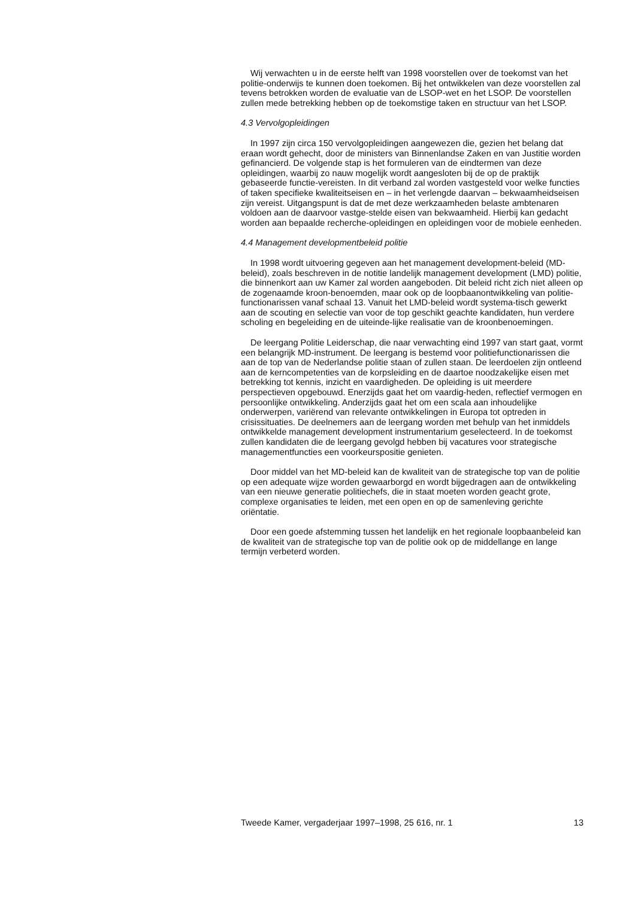Wij verwachten u in de eerste helft van 1998 voorstellen over de toekomst van het politie-onderwijs te kunnen doen toekomen. Bij het ontwikkelen van deze voorstellen zal tevens betrokken worden de evaluatie van de LSOP-wet en het LSOP. De voorstellen zullen mede betrekking hebben op de toekomstige taken en structuur van het LSOP.
4.3 Vervolgopleidingen
In 1997 zijn circa 150 vervolgopleidingen aangewezen die, gezien het belang dat eraan wordt gehecht, door de ministers van Binnenlandse Zaken en van Justitie worden gefinancierd. De volgende stap is het formuleren van de eindtermen van deze opleidingen, waarbij zo nauw mogelijk wordt aangesloten bij de op de praktijk gebaseerde functie-vereisten. In dit verband zal worden vastgesteld voor welke functies of taken specifieke kwaliteitseisen en – in het verlengde daarvan – bekwaamheidseisen zijn vereist. Uitgangspunt is dat de met deze werkzaamheden belaste ambtenaren voldoen aan de daarvoor vastge-stelde eisen van bekwaamheid. Hierbij kan gedacht worden aan bepaalde recherche-opleidingen en opleidingen voor de mobiele eenheden.
4.4 Management developmentbeleid politie
In 1998 wordt uitvoering gegeven aan het management development-beleid (MD-beleid), zoals beschreven in de notitie landelijk management development (LMD) politie, die binnenkort aan uw Kamer zal worden aangeboden. Dit beleid richt zich niet alleen op de zogenaamde kroon-benoemden, maar ook op de loopbaanontwikkeling van politie-functionarissen vanaf schaal 13. Vanuit het LMD-beleid wordt systema-tisch gewerkt aan de scouting en selectie van voor de top geschikt geachte kandidaten, hun verdere scholing en begeleiding en de uiteinde-lijke realisatie van de kroonbenoemingen.
De leergang Politie Leiderschap, die naar verwachting eind 1997 van start gaat, vormt een belangrijk MD-instrument. De leergang is bestemd voor politiefunctionarissen die aan de top van de Nederlandse politie staan of zullen staan. De leerdoelen zijn ontleend aan de kerncompetenties van de korpsleiding en de daartoe noodzakelijke eisen met betrekking tot kennis, inzicht en vaardigheden. De opleiding is uit meerdere perspectieven opgebouwd. Enerzijds gaat het om vaardig-heden, reflectief vermogen en persoonlijke ontwikkeling. Anderzijds gaat het om een scala aan inhoudelijke onderwerpen, variërend van relevante ontwikkelingen in Europa tot optreden in crisissituaties. De deelnemers aan de leergang worden met behulp van het inmiddels ontwikkelde management development instrumentarium geselecteerd. In de toekomst zullen kandidaten die de leergang gevolgd hebben bij vacatures voor strategische managementfuncties een voorkeurspositie genieten.
Door middel van het MD-beleid kan de kwaliteit van de strategische top van de politie op een adequate wijze worden gewaarborgd en wordt bijgedragen aan de ontwikkeling van een nieuwe generatie politiechefs, die in staat moeten worden geacht grote, complexe organisaties te leiden, met een open en op de samenleving gerichte oriëntatie.
Door een goede afstemming tussen het landelijk en het regionale loopbaanbeleid kan de kwaliteit van de strategische top van de politie ook op de middellange en lange termijn verbeterd worden.
Tweede Kamer, vergaderjaar 1997–1998, 25 616, nr. 1 13